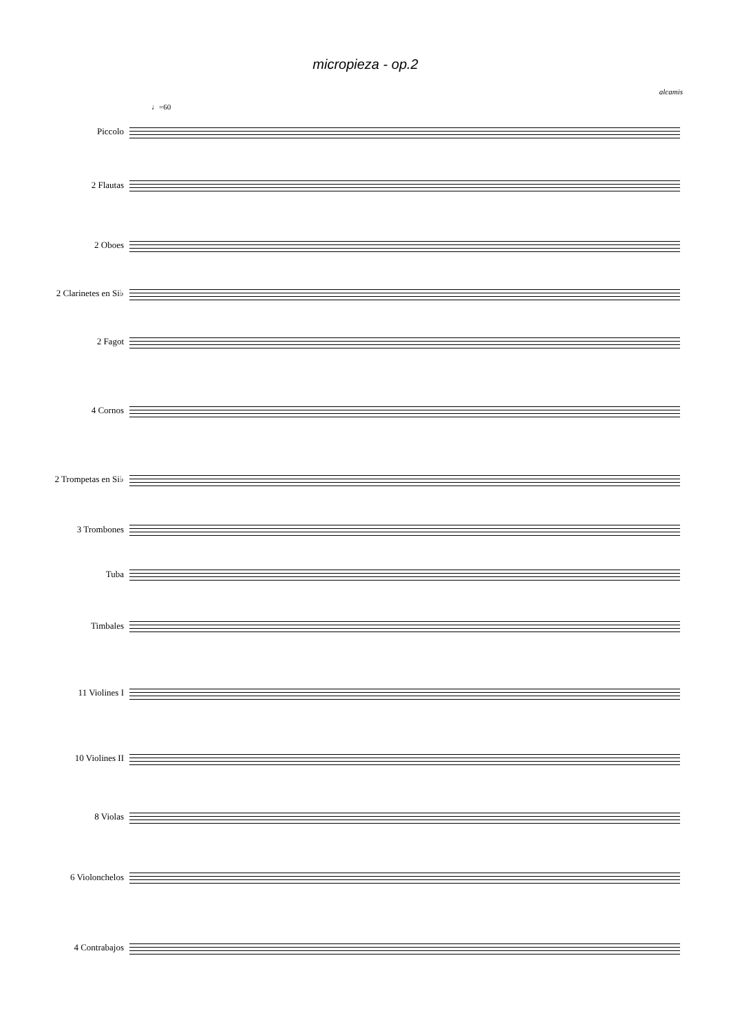micropieza - op.2
alcamis
♩=60
Piccolo
2 Flautas
2 Oboes
2 Clarinetes en Si♭
2 Fagot
4 Cornos
2 Trompetas en Si♭
3 Trombones
Tuba
Timbales
11 Violines I
10 Violines II
8 Violas
6 Violonchelos
4 Contrabajos
mf mf mf mf p mf mf sfz pp mf pp mp mf ff ff ff f ff 1. 1.2. 3.4. a2 a3 pizz tutti